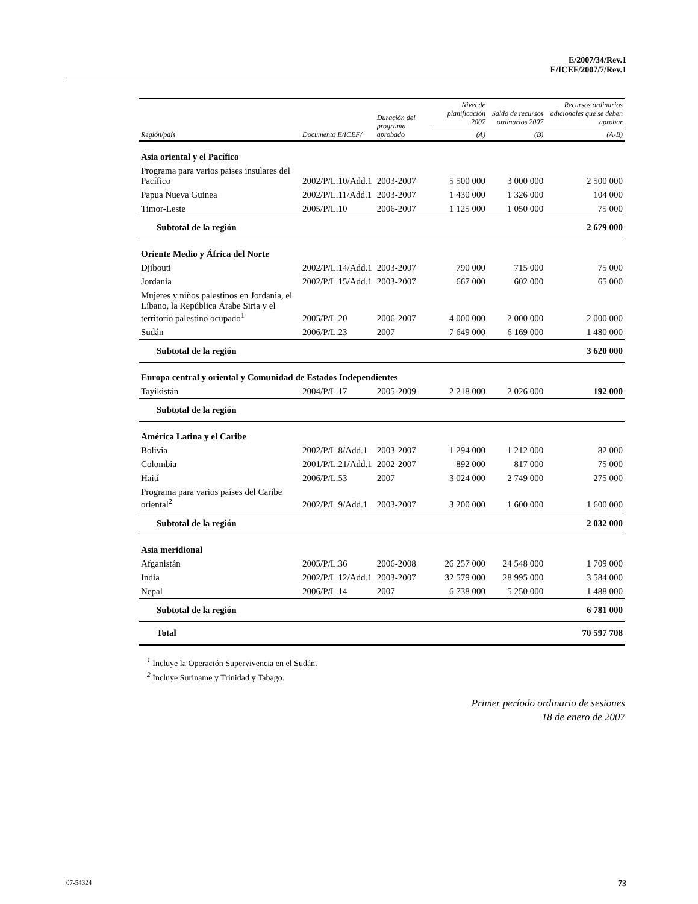E/2007/34/Rev.1
E/ICEF/2007/7/Rev.1
| Región/país | Documento E/ICEF/ | Duración del programa aprobado | Nivel de planificación 2007 | Saldo de recursos ordinarios 2007 | Recursos ordinarios adicionales que se deben aprobar |
| --- | --- | --- | --- | --- | --- |
| | | | (A) | (B) | (A-B) |
| Asia oriental y el Pacífico | | | | | |
| Programa para varios países insulares del Pacífico | 2002/P/L.10/Add.1 | 2003-2007 | 5 500 000 | 3 000 000 | 2 500 000 |
| Papua Nueva Guinea | 2002/P/L.11/Add.1 | 2003-2007 | 1 430 000 | 1 326 000 | 104 000 |
| Timor-Leste | 2005/P/L.10 | 2006-2007 | 1 125 000 | 1 050 000 | 75 000 |
| Subtotal de la región | | | | | 2 679 000 |
| Oriente Medio y África del Norte | | | | | |
| Djibouti | 2002/P/L.14/Add.1 | 2003-2007 | 790 000 | 715 000 | 75 000 |
| Jordania | 2002/P/L.15/Add.1 | 2003-2007 | 667 000 | 602 000 | 65 000 |
| Mujeres y niños palestinos en Jordania, el Líbano, la República Árabe Siria y el territorio palestino ocupado<sup>1</sup> | 2005/P/L.20 | 2006-2007 | 4 000 000 | 2 000 000 | 2 000 000 |
| Sudán | 2006/P/L.23 | 2007 | 7 649 000 | 6 169 000 | 1 480 000 |
| Subtotal de la región | | | | | 3 620 000 |
| Europa central y oriental y Comunidad de Estados Independientes | | | | | |
| Tayikistán | 2004/P/L.17 | 2005-2009 | 2 218 000 | 2 026 000 | 192 000 |
| Subtotal de la región | | | | | |
| América Latina y el Caribe | | | | | |
| Bolivia | 2002/P/L.8/Add.1 | 2003-2007 | 1 294 000 | 1 212 000 | 82 000 |
| Colombia | 2001/P/L.21/Add.1 | 2002-2007 | 892 000 | 817 000 | 75 000 |
| Haití | 2006/P/L.53 | 2007 | 3 024 000 | 2 749 000 | 275 000 |
| Programa para varios países del Caribe oriental<sup>2</sup> | 2002/P/L.9/Add.1 | 2003-2007 | 3 200 000 | 1 600 000 | 1 600 000 |
| Subtotal de la región | | | | | 2 032 000 |
| Asia meridional | | | | | |
| Afganistán | 2005/P/L.36 | 2006-2008 | 26 257 000 | 24 548 000 | 1 709 000 |
| India | 2002/P/L.12/Add.1 | 2003-2007 | 32 579 000 | 28 995 000 | 3 584 000 |
| Nepal | 2006/P/L.14 | 2007 | 6 738 000 | 5 250 000 | 1 488 000 |
| Subtotal de la región | | | | | 6 781 000 |
| Total | | | | | 70 597 708 |
<sup>1</sup> Incluye la Operación Supervivencia en el Sudán.
<sup>2</sup> Incluye Suriname y Trinidad y Tabago.
Primer período ordinario de sesiones
18 de enero de 2007
07-54324 73